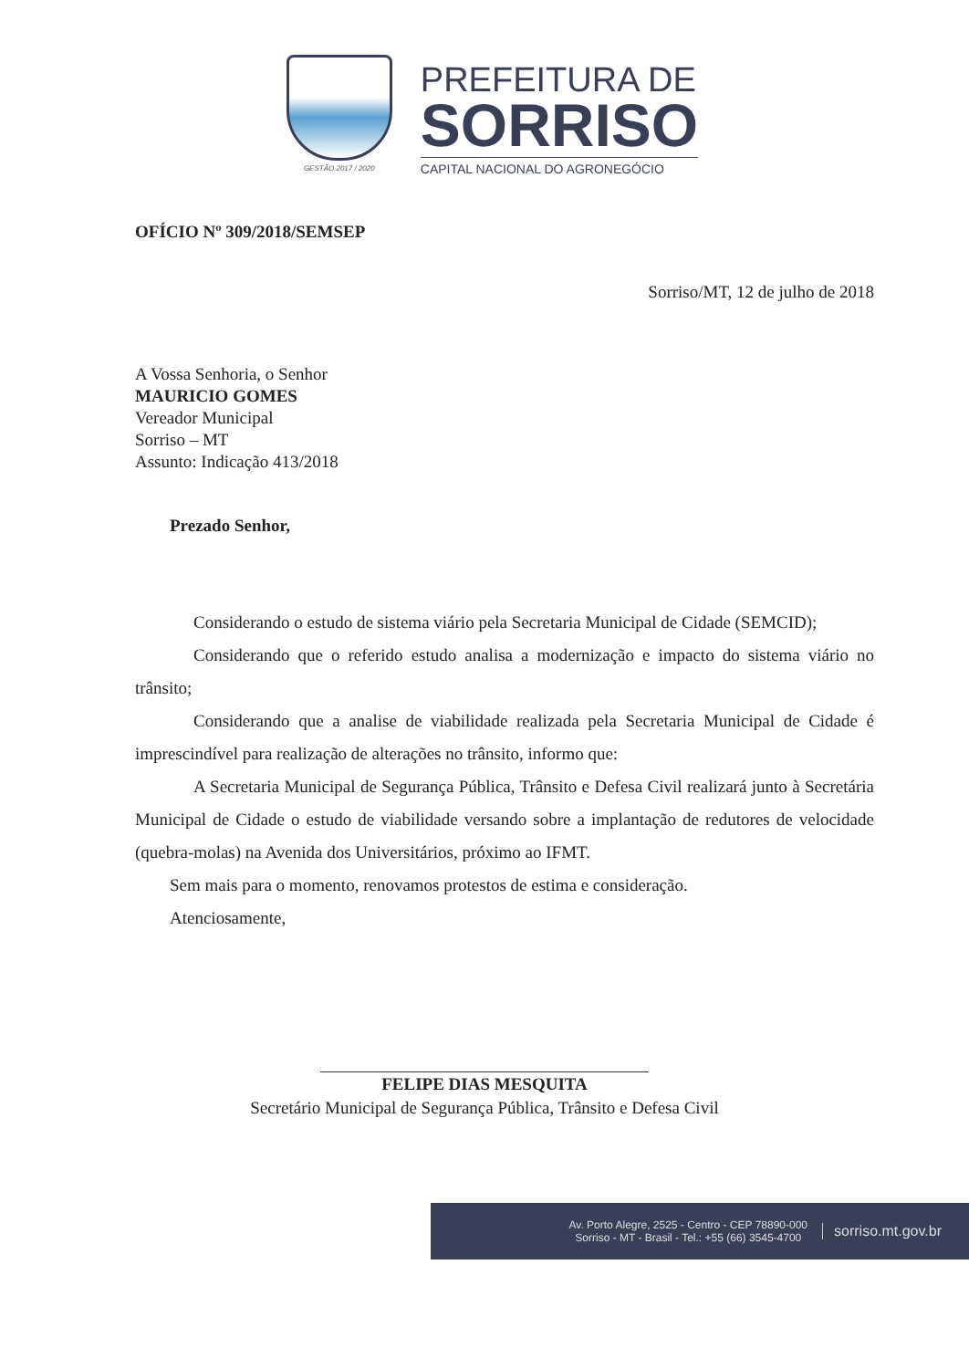GESTÃO 2017 / 2020
PREFEITURA DE
SORRISO
CAPITAL NACIONAL DO AGRONEGÓCIO
OFÍCIO Nº 309/2018/SEMSEP
Sorriso/MT, 12 de julho de 2018
A Vossa Senhoria, o Senhor
MAURICIO GOMES
Vereador Municipal
Sorriso – MT
Assunto: Indicação 413/2018
Prezado Senhor,
Considerando o estudo de sistema viário pela Secretaria Municipal de Cidade (SEMCID);
Considerando que o referido estudo analisa a modernização e impacto do sistema viário no trânsito;
Considerando que a analise de viabilidade realizada pela Secretaria Municipal de Cidade é imprescindível para realização de alterações no trânsito, informo que:
A Secretaria Municipal de Segurança Pública, Trânsito e Defesa Civil realizará junto à Secretária Municipal de Cidade o estudo de viabilidade versando sobre a implantação de redutores de velocidade (quebra-molas) na Avenida dos Universitários, próximo ao IFMT.
Sem mais para o momento, renovamos protestos de estima e consideração.
Atenciosamente,
FELIPE DIAS MESQUITA
Secretário Municipal de Segurança Pública, Trânsito e Defesa Civil
Av. Porto Alegre, 2525 - Centro - CEP 78890-000
Sorriso - MT - Brasil - Tel.: +55 (66) 3545-4700
sorriso.mt.gov.br